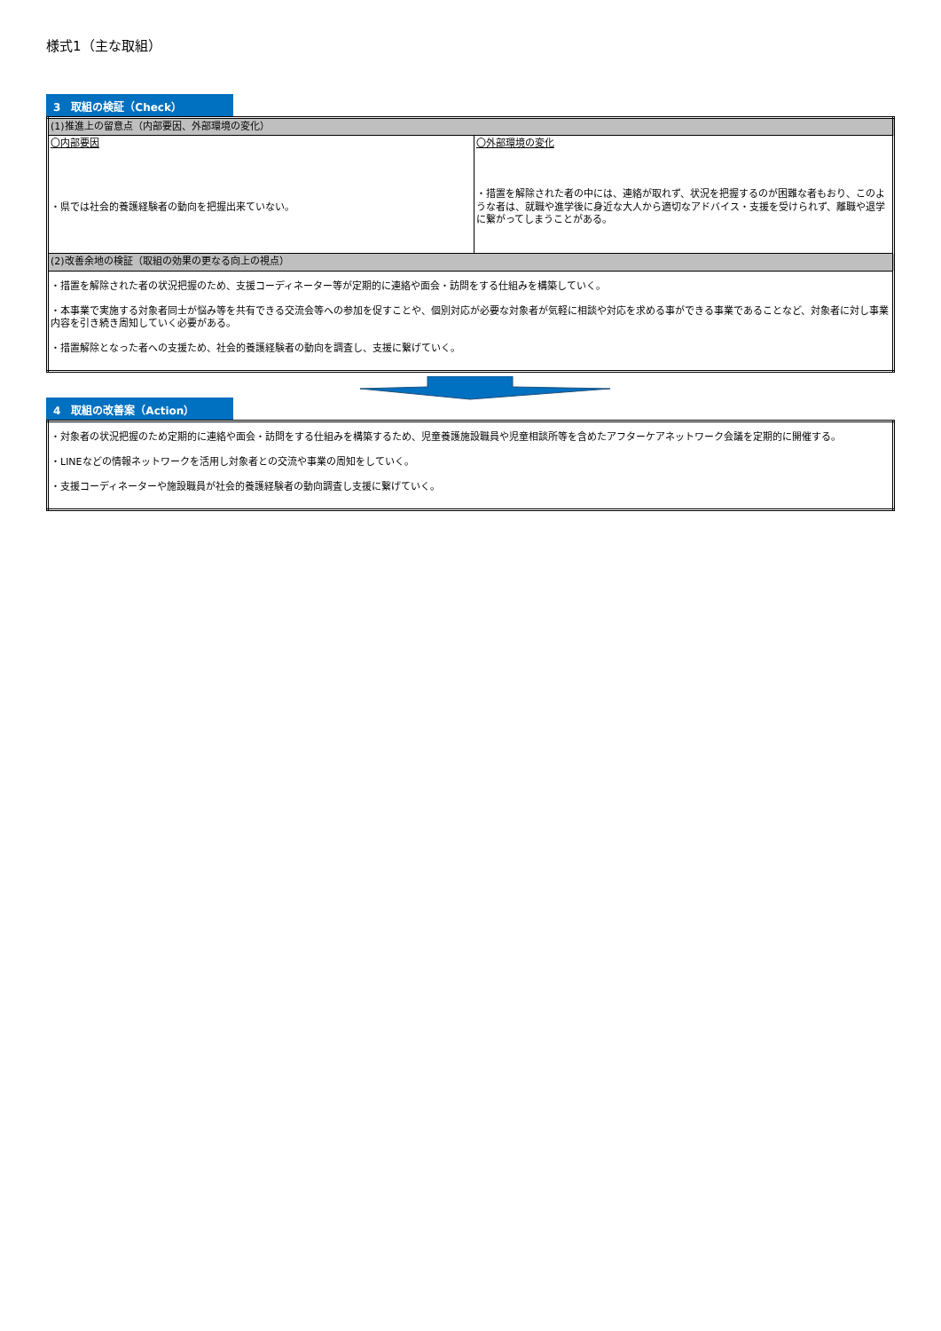様式1（主な取組）
3　取組の検証（Check）
| (1)推進上の留意点（内部要因、外部環境の変化） | |
| 〇内部要因 ・県では社会的養護経験者の動向を把握出来ていない。 | 〇外部環境の変化 ・措置を解除された者の中には、連絡が取れず、状況を把握するのが困難な者もおり、このような者は、就職や進学後に身近な大人から適切なアドバイス・支援を受けられず、離職や退学に繋がってしまうことがある。 |
| (2)改善余地の検証（取組の効果の更なる向上の視点） | |
| ・措置を解除された者の状況把握のため、支援コーディネーター等が定期的に連絡や面会・訪問をする仕組みを構築していく。 ・本事業で実施する対象者同士が悩み等を共有できる交流会等への参加を促すことや、個別対応が必要な対象者が気軽に相談や対応を求める事ができる事業であることなど、対象者に対し事業内容を引き続き周知していく必要がある。 ・措置解除となった者への支援ため、社会的養護経験者の動向を調査し、支援に繋げていく。 | |
4　取組の改善案（Action）
| ・対象者の状況把握のため定期的に連絡や面会・訪問をする仕組みを構築するため、児童養護施設職員や児童相談所等を含めたアフターケアネットワーク会議を定期的に開催する。 ・LINEなどの情報ネットワークを活用し対象者との交流や事業の周知をしていく。 ・支援コーディネーターや施設職員が社会的養護経験者の動向調査し支援に繋げていく。 |